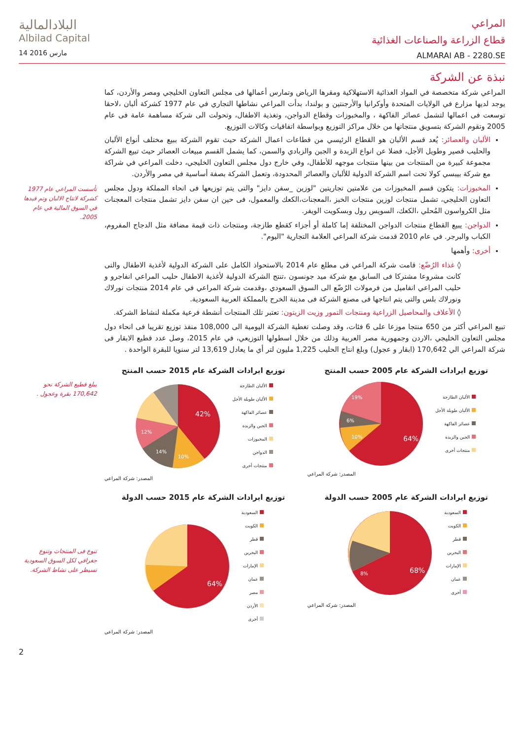البلادالمالية
Albilad Capital
14 مارس 2016
المراعي
قطاع الزراعة والصناعات الغذائية
ALMARAI AB - 2280.SE
نبذة عن الشركة
المراعي شركة متخصصة في المواد الغذائية الاستهلاكية ومقرها الرياض وتمارس أعمالها فى مجلس التعاون الخليجي ومصر والأردن، كما يوجد لديها مزارع في الولايات المتحدة وأوكرانيا والأرجنتين و بولندا، بدأت المراعي نشاطها التجاري في عام 1977 كشركة ألبان ،لاحقا توسعت فى اعمالها لتشمل عصائر الفاكهة ، والمخبوزات وقطاع الدواجن، وتغذية الاطفال، وتحولت الى شركة مساهمة عامة فى عام 2005 وتقوم الشركة بتسويق منتجاتها من خلال مراكز التوزيع وبواسطة اتفاقيات وكالات التوزيع.
الألبان والعصائر: يُعد قسم الألبان هو القطاع الرئيسي من قطاعات اعمال الشركة حيث تقوم الشركة ببيع مختلف أنواع الألبان والحليب قصير وطويل الأجل، فضلا عن انواع الزبدة و الجبن والزبادي والسمن، كما يشمل القسم مبيعات العصائر حيث تبيع الشركة مجموعة كبيرة من المنتجات من بينها منتجات موجهه للأطفال، وفي خارج دول مجلس التعاون الخليجي، دخلت المراعي في شراكة مع شركة بيبسي كولا تحت اسم الشركة الدولية للألبان والعصائر المحدودة، وتعمل الشركة بصفة أساسية في مصر والأردن.
المخبوزات: يتكون قسم المخبوزات من علامتين تجاريتين "لوزين _سفن دايز" والتى يتم توزيعها فى انحاء المملكة ودول مجلس التعاون الخليجي، تشمل منتجات لوزين منتجات الخبز ،المعجنات،الكعك والمعمول، فى حين ان سفن دايز تشمل منتجات المعجنات مثل الكرواسون المُحلي ،الكعك، السويس رول وبسكويت الويفر.
الدواجن: يبيع القطاع منتجات الدواجن المختلفة إما كاملة أو أجزاء كقطع طازجة، ومنتجات ذات قيمة مضافة مثل الدجاج المفروم، الكباب والبرجر. في عام 2010 قدمت شركة المراعي العلامة التجارية "اليوم".
أخرى: وأهمها
◊ غذاء الرُضّع: قامت شركة المراعي فى مطلع عام 2014 بالاستحواذ الكامل على الشركة الدولية لأغذية الاطفال والتى كانت مشروعا مشتركا فى السابق مع شركة ميد جونسون ،تنتج الشركة الدولية لأغذية الاطفال حليب المراعي انفاجرو و حليب المراعي انفاميل من فرمولات الرُضّع الى السوق السعودي ،وقدمت شركة المراعي في عام 2014 منتجات نورلاك ونورلاك بلس والتى يتم انتاجها فى مصنع الشركة فى مدينة الخرج بالمملكة العربية السعودية.
◊ الأعلاف والمحاصيل الزراعية ومنتجات التمور وزيت الزيتون: تعتبر تلك المنتجات أنشطة فرعية مكملة لنشاط الشركة.
تبيع المراعي أكثر من 650 منتجا موزعا على 6 فئات، وقد وصلت تغطية الشركة اليومية الى 108,000 منفذ توزيع تقريبا فى انحاء دول مجلس التعاون الخليجي ،الاردن وجمهورية مصر العربية وذلك من خلال اسطولها التوزيعي، في عام 2015، وصل عدد قطيع الابقار فى شركة المراعي الي 170,642 (ابقار و عجول) وبلغ انتاج الحليب 1,225 مليون لتر أي ما يعادل 13,619 لتر سنويا للبقرة الواحدة .
توزيع ايرادات الشركة عام 2005 حسب المنتج
64%
19%
6%
10%
الألبان الطازجة
الألبان طويلة الأجل
عصائر الفاكهة
الجبن والزبدة
منتجات أخرى
المصدر: شركة المراعي
توزيع ايرادات الشركة عام 2015 حسب المنتج
42%
10%
14%
12%
الألبان الطازجة
الألبان طويلة الأجل
عصائر الفاكهة
الجبن والزبدة
المخبوزات
الدواجن
منتجات أخرى
المصدر: شركة المراعي
توزيع ايرادات الشركة عام 2005 حسب الدولة
68%
8%
السعودية
الكويت
قطر
البحرين
الإمارات
عمان
أخرى
المصدر: شركة المراعي
توزيع ايرادات الشركة عام 2015 حسب الدولة
64%
السعودية
الكويت
قطر
البحرين
الإمارات
عمان
مصر
الأردن
أخرى
المصدر: شركة المراعي
تأسست المراعي عام 1977 كشركة لانتاج الالبان وتم قيدها في السوق المالية في عام 2005.
يبلغ قطيع الشركة نحو 170,642 بقرة وعجول .
تنوع فى المنتجات وتنوع جغرافي لكل السوق السعودية تسيطر على نشاط الشركة.
2